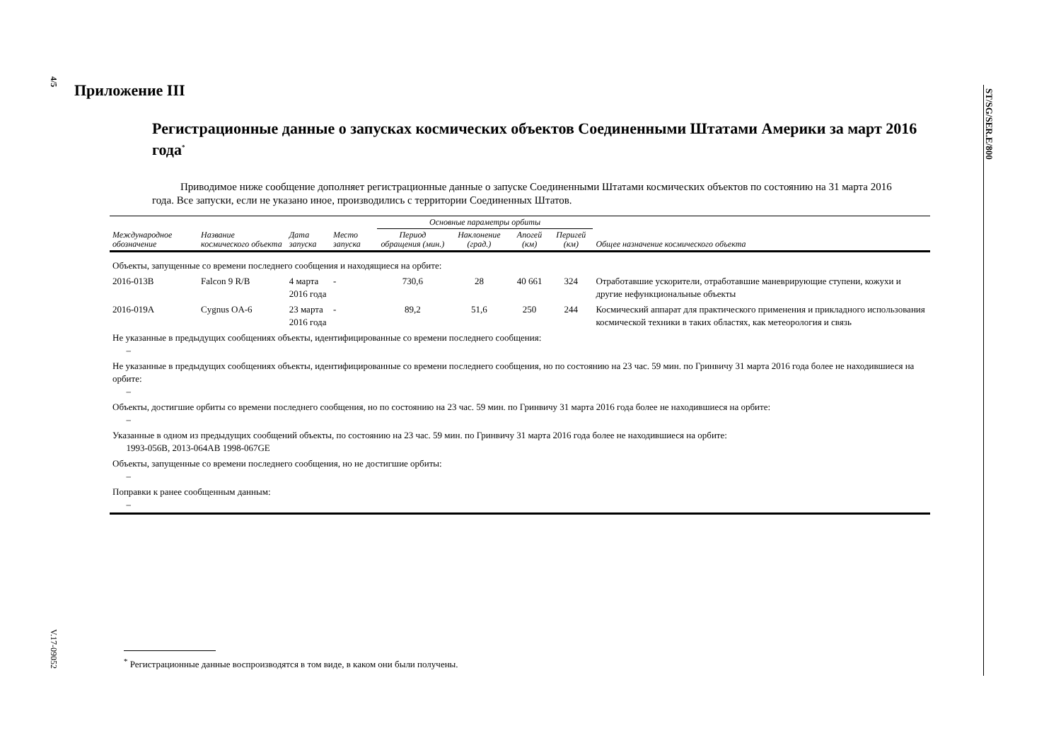4/5
ST/SG/SER.E/800
V.17-09052
Приложение III
Регистрационные данные о запусках космических объектов Соединенными Штатами Америки за март 2016 года<sup>*</sup>
Приводимое ниже сообщение дополняет регистрационные данные о запуске Соединенными Штатами космических объектов по состоянию на 31 марта 2016 года. Все запуски, если не указано иное, производились с территории Соединенных Штатов.
| | | | | Основные параметры орбиты | | | | |
| --- | --- | --- | --- | --- | --- | --- | --- | --- |
| Международное обозначение | Название космического объекта | Дата запуска | Место запуска | Период обращения (мин.) | Наклонение (град.) | Апогей (км) | Перигей (км) | Общее назначение космического объекта |
| Объекты, запущенные со времени последнего сообщения и находящиеся на орбите: | | | | | | | | |
| 2016-013B | Falcon 9 R/B | 4 марта 2016 года | - | 730,6 | 28 | 40 661 | 324 | Отработавшие ускорители, отработавшие маневрирующие ступени, кожухи и другие нефункциональные объекты |
| 2016-019A | Cygnus OA-6 | 23 марта 2016 года | - | 89,2 | 51,6 | 250 | 244 | Космический аппарат для практического применения и прикладного использования космической техники в таких областях, как метеорология и связь |
| Не указанные в предыдущих сообщениях объекты, идентифицированные со времени последнего сообщения: – | | | | | | | | |
| Не указанные в предыдущих сообщениях объекты, идентифицированные со времени последнего сообщения, но по состоянию на 23 час. 59 мин. по Гринвичу 31 марта 2016 года более не находившиеся на орбите: – | | | | | | | | |
| Объекты, достигшие орбиты со времени последнего сообщения, но по состоянию на 23 час. 59 мин. по Гринвичу 31 марта 2016 года более не находившиеся на орбите: – | | | | | | | | |
| Указанные в одном из предыдущих сообщений объекты, по состоянию на 23 час. 59 мин. по Гринвичу 31 марта 2016 года более не находившиеся на орбите: 1993-056B, 2013-064AB 1998-067GE | | | | | | | | |
| Объекты, запущенные со времени последнего сообщения, но не достигшие орбиты: – | | | | | | | | |
| Поправки к ранее сообщенным данным: – | | | | | | | | |
<sup>*</sup> Регистрационные данные воспроизводятся в том виде, в каком они были получены.